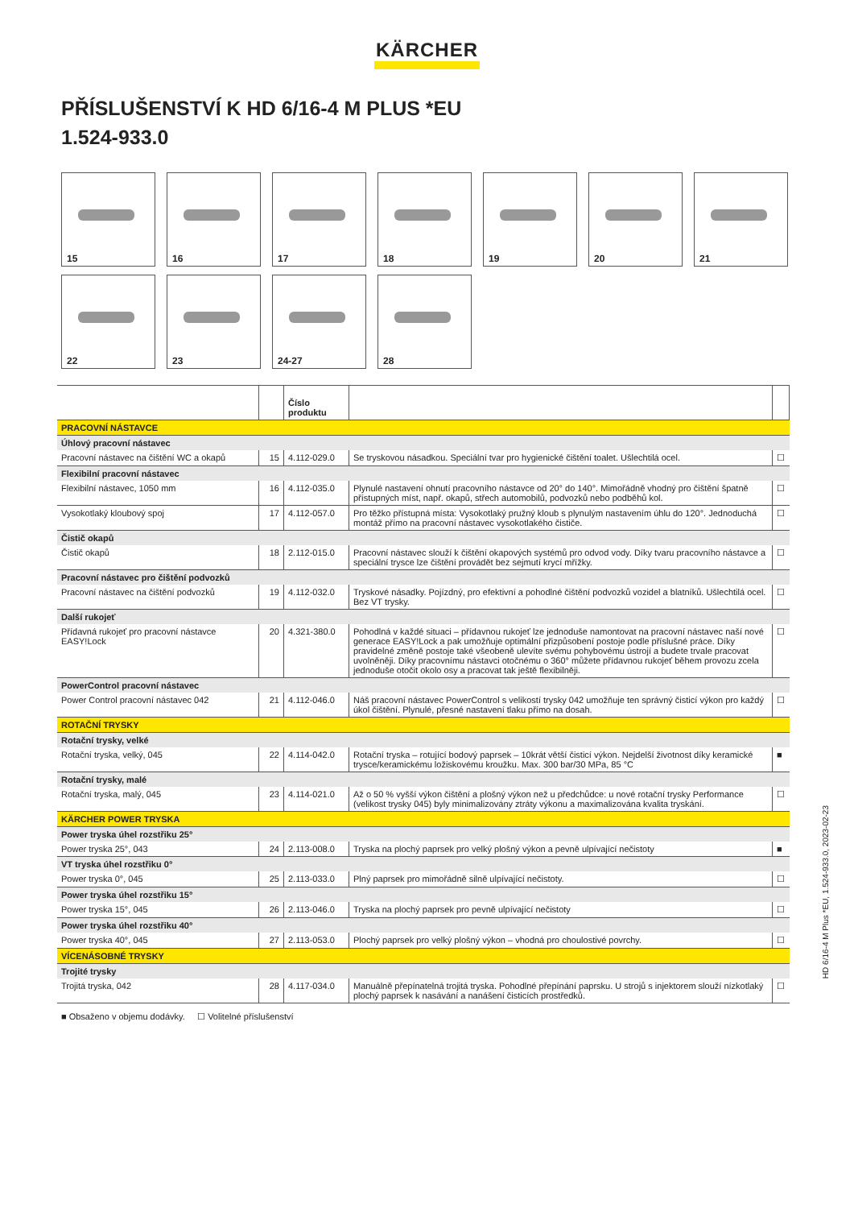KÄRCHER
PŘÍSLUŠENSTVÍ K HD 6/16-4 M PLUS *EU
1.524-933.0
15
16
17
18
19
20
21
22
23
24-27
28
| | | Číslo produktu | | |
| --- | --- | --- | --- | --- |
| PRACOVNÍ NÁSTAVCE | | | | |
| Úhlový pracovní nástavec | | | | |
| Pracovní nástavec na čištění WC a okapů | 15 | 4.112-029.0 | Se tryskovou násadkou. Speciální tvar pro hygienické čištění toalet. Ušlechtilá ocel. | ☐ |
| Flexibilní pracovní nástavec | | | | |
| Flexibilní nástavec, 1050 mm | 16 | 4.112-035.0 | Plynulé nastavení ohnutí pracovního nástavce od 20° do 140°. Mimořádně vhodný pro čištění špatně přístupných míst, např. okapů, střech automobilů, podvozků nebo podběhů kol. | ☐ |
| Vysokotlaký kloubový spoj | 17 | 4.112-057.0 | Pro těžko přístupná místa: Vysokotlaký pružný kloub s plynulým nastavením úhlu do 120°. Jednoduchá montáž přímo na pracovní nástavec vysokotlakého čističe. | ☐ |
| Čistič okapů | | | | |
| Čistič okapů | 18 | 2.112-015.0 | Pracovní nástavec slouží k čištění okapových systémů pro odvod vody. Díky tvaru pracovního nástavce a speciální trysce lze čištění provádět bez sejmutí krycí mřížky. | ☐ |
| Pracovní nástavec pro čištění podvozků | | | | |
| Pracovní nástavec na čištění podvozků | 19 | 4.112-032.0 | Tryskové násadky. Pojízdný, pro efektivní a pohodlné čištění podvozků vozidel a blatníků. Ušlechtilá ocel. Bez VT trysky. | ☐ |
| Další rukojeť | | | | |
| Přídavná rukojeť pro pracovní nástavce EASY!Lock | 20 | 4.321-380.0 | Pohodlná v každé situaci – přídavnou rukojeť lze jednoduše namontovat na pracovní nástavec naší nové generace EASY!Lock a pak umožňuje optimální přizpůsobení postoje podle příslušné práce. Díky pravidelné změně postoje také všeobeně ulevíte svému pohybovému ústrojí a budete trvale pracovat uvolněněji. Díky pracovnímu nástavci otočnému o 360° můžete přídavnou rukojeť během provozu zcela jednoduše otočit okolo osy a pracovat tak ještě flexibilněji. | ☐ |
| PowerControl pracovní nástavec | | | | |
| Power Control pracovní nástavec 042 | 21 | 4.112-046.0 | Náš pracovní nástavec PowerControl s velikostí trysky 042 umožňuje ten správný čisticí výkon pro každý úkol čištění. Plynulé, přesné nastavení tlaku přímo na dosah. | ☐ |
| ROTAČNÍ TRYSKY | | | | |
| Rotační trysky, velké | | | | |
| Rotační tryska, velký, 045 | 22 | 4.114-042.0 | Rotační tryska – rotující bodový paprsek – 10krát větší čisticí výkon. Nejdelší životnost díky keramické trysce/keramickému ložiskovému kroužku. Max. 300 bar/30 MPa, 85 °C | ■ |
| Rotační trysky, malé | | | | |
| Rotační tryska, malý, 045 | 23 | 4.114-021.0 | Až o 50 % vyšší výkon čištění a plošný výkon než u předchůdce: u nové rotační trysky Performance (velikost trysky 045) byly minimalizovány ztráty výkonu a maximalizována kvalita tryskání. | ☐ |
| KÄRCHER POWER TRYSKA | | | | |
| Power tryska úhel rozstřiku 25° | | | | |
| Power tryska 25°, 043 | 24 | 2.113-008.0 | Tryska na plochý paprsek pro velký plošný výkon a pevně ulpívající nečistoty | ■ |
| VT tryska úhel rozstřiku 0° | | | | |
| Power tryska 0°, 045 | 25 | 2.113-033.0 | Plný paprsek pro mimořádně silně ulpívající nečistoty. | ☐ |
| Power tryska úhel rozstřiku 15° | | | | |
| Power tryska 15°, 045 | 26 | 2.113-046.0 | Tryska na plochý paprsek pro pevně ulpívající nečistoty | ☐ |
| Power tryska úhel rozstřiku 40° | | | | |
| Power tryska 40°, 045 | 27 | 2.113-053.0 | Plochý paprsek pro velký plošný výkon – vhodná pro choulostivé povrchy. | ☐ |
| VÍCENÁSOBNÉ TRYSKY | | | | |
| Trojité trysky | | | | |
| Trojitá tryska, 042 | 28 | 4.117-034.0 | Manuálně přepínatelná trojitá tryska. Pohodlné přepínání paprsku. U strojů s injektorem slouží nízkotlaký plochý paprsek k nasávání a nanášení čisticích prostředků. | ☐ |
■ Obsaženo v objemu dodávky. ☐ Volitelné příslušenství
HD 6/16-4 M Plus *EU, 1.524-933.0, 2023-02-23